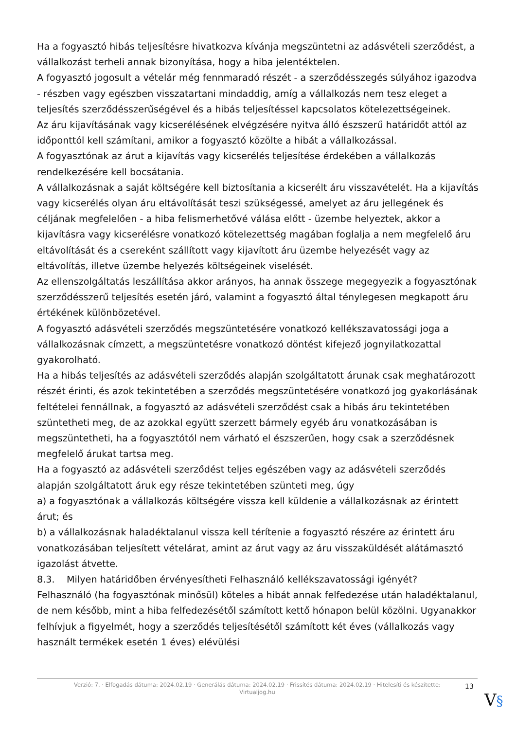Ha a fogyasztó hibás teljesítésre hivatkozva kívánja megszüntetni az adásvételi szerződést, a vállalkozást terheli annak bizonyítása, hogy a hiba jelentéktelen.
A fogyasztó jogosult a vételár még fennmaradó részét - a szerződésszegés súlyához igazodva - részben vagy egészben visszatartani mindaddig, amíg a vállalkozás nem tesz eleget a teljesítés szerződésszerűségével és a hibás teljesítéssel kapcsolatos kötelezettségeinek.
Az áru kijavításának vagy kicserélésének elvégzésére nyitva álló észszerű határidőt attól az időponttól kell számítani, amikor a fogyasztó közölte a hibát a vállalkozással.
A fogyasztónak az árut a kijavítás vagy kicserélés teljesítése érdekében a vállalkozás rendelkezésére kell bocsátania.
A vállalkozásnak a saját költségére kell biztosítania a kicserélt áru visszavételét. Ha a kijavítás vagy kicserélés olyan áru eltávolítását teszi szükségessé, amelyet az áru jellegének és céljának megfelelően - a hiba felismerhetővé válása előtt - üzembe helyeztek, akkor a kijavításra vagy kicserélésre vonatkozó kötelezettség magában foglalja a nem megfelelő áru eltávolítását és a csereként szállított vagy kijavított áru üzembe helyezését vagy az eltávolítás, illetve üzembe helyezés költségeinek viselését.
Az ellenszolgáltatás leszállítása akkor arányos, ha annak összege megegyezik a fogyasztónak szerződésszerű teljesítés esetén járó, valamint a fogyasztó által ténylegesen megkapott áru értékének különbözetével.
A fogyasztó adásvételi szerződés megszüntetésére vonatkozó kellékszavatossági joga a vállalkozásnak címzett, a megszüntetésre vonatkozó döntést kifejező jognyilatkozattal gyakorolható.
Ha a hibás teljesítés az adásvételi szerződés alapján szolgáltatott árunak csak meghatározott részét érinti, és azok tekintetében a szerződés megszüntetésére vonatkozó jog gyakorlásának feltételei fennállnak, a fogyasztó az adásvételi szerződést csak a hibás áru tekintetében szüntetheti meg, de az azokkal együtt szerzett bármely egyéb áru vonatkozásában is megszüntetheti, ha a fogyasztótól nem várható el észszerűen, hogy csak a szerződésnek megfelelő árukat tartsa meg.
Ha a fogyasztó az adásvételi szerződést teljes egészében vagy az adásvételi szerződés alapján szolgáltatott áruk egy része tekintetében szünteti meg, úgy
a) a fogyasztónak a vállalkozás költségére vissza kell küldenie a vállalkozásnak az érintett árut; és
b) a vállalkozásnak haladéktalanul vissza kell térítenie a fogyasztó részére az érintett áru vonatkozásában teljesített vételárat, amint az árut vagy az áru visszaküldését alátámasztó igazolást átvette.
8.3. Milyen határidőben érvényesítheti Felhasználó kellékszavatossági igényét?
Felhasználó (ha fogyasztónak minősül) köteles a hibát annak felfedezése után haladéktalanul, de nem később, mint a hiba felfedezésétől számított kettő hónapon belül közölni. Ugyanakkor felhívjuk a figyelmét, hogy a szerződés teljesítésétől számított két éves (vállalkozás vagy használt termékek esetén 1 éves) elévülési
Verzió: 7. · Elfogadás dátuma: 2024.02.19 · Generálás dátuma: 2024.02.19 · Frissítés dátuma: 2024.02.19 · Hitelesíti és készítette: Virtualjog.hu
13
V§